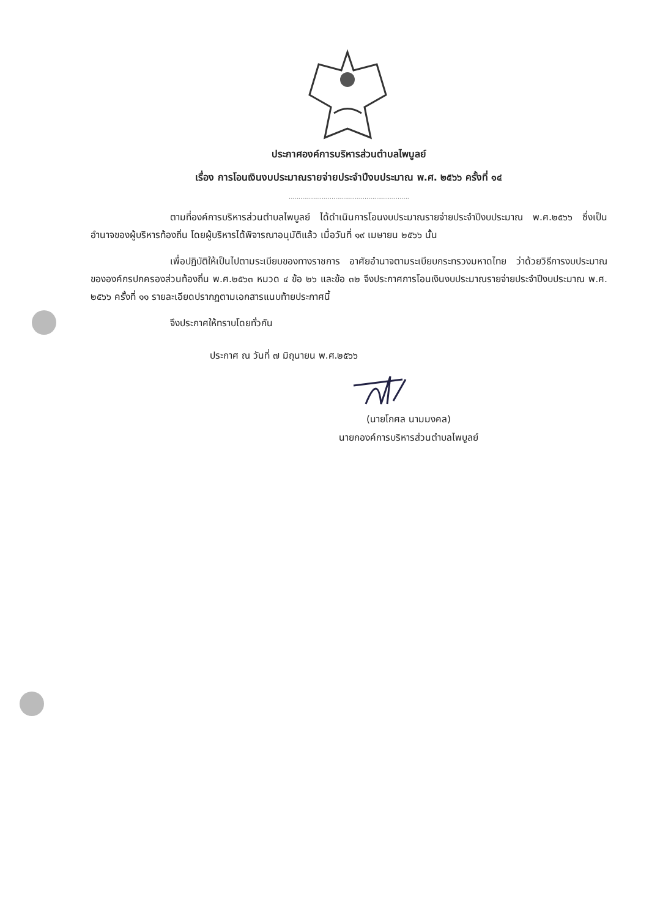ประกาศองค์การบริหารส่วนตำบลไพบูลย์
เรื่อง การโอนเงินงบประมาณรายจ่ายประจำปีงบประมาณ พ.ศ. ๒๕๖๖ ครั้งที่ ๑๔
..............................................................
ตามที่องค์การบริหารส่วนตำบลไพบูลย์ ได้ดำเนินการโอนงบประมาณรายจ่ายประจำปีงบประมาณ พ.ศ.๒๕๖๖ ซึ่งเป็นอำนาจของผู้บริหารท้องถิ่น โดยผู้บริหารได้พิจารณาอนุมัติแล้ว เมื่อวันที่ ๑๙ เมษายน ๒๕๖๖ นั้น
เพื่อปฏิบัติให้เป็นไปตามระเบียบของทางราชการ อาศัยอำนาจตามระเบียบกระทรวงมหาดไทย ว่าด้วยวิธีการงบประมาณขององค์กรปกครองส่วนท้องถิ่น พ.ศ.๒๕๖๓ หมวด ๔ ข้อ ๒๖ และข้อ ๓๒ จึงประกาศการโอนเงินงบประมาณรายจ่ายประจำปีงบประมาณ พ.ศ. ๒๕๖๖ ครั้งที่ ๑๑ รายละเอียดปรากฏตามเอกสารแนบท้ายประกาศนี้
จึงประกาศให้ทราบโดยทั่วกัน
ประกาศ ณ วันที่ ๗ มิถุนายน พ.ศ.๒๕๖๖
(นายโกศล นามมงคล)
นายกองค์การบริหารส่วนตำบลไพบูลย์